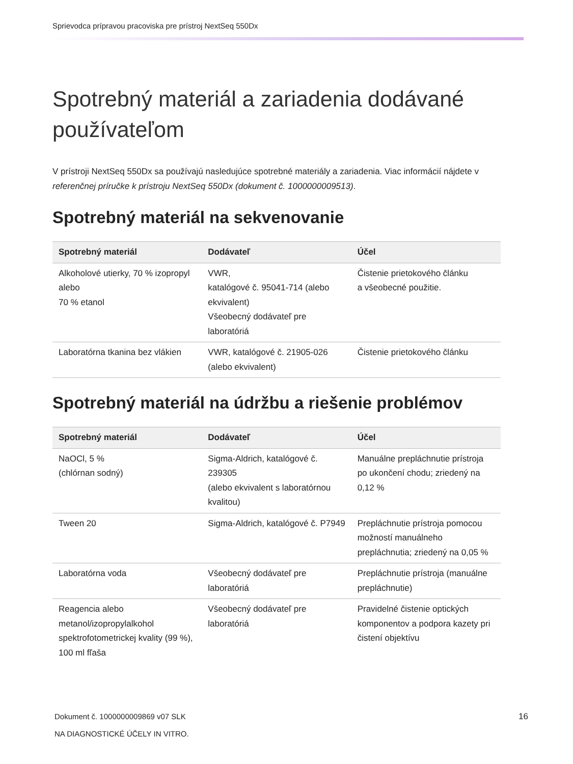Sprievodca prípravou pracoviska pre prístroj NextSeq 550Dx
Spotrebný materiál a zariadenia dodávané používateľom
V prístroji NextSeq 550Dx sa používajú nasledujúce spotrebné materiály a zariadenia. Viac informácií nájdete v referenčnej príručke k prístroju NextSeq 550Dx (dokument č. 1000000009513).
Spotrebný materiál na sekvenovanie
| Spotrebný materiál | Dodávateľ | Účel |
| --- | --- | --- |
| Alkoholové utierky, 70 % izopropyl alebo 70 % etanol | VWR, katalógové č. 95041-714 (alebo ekvivalent) Všeobecný dodávateľ pre laboratóriá | Čistenie prietokového článku a všeobecné použitie. |
| Laboratórna tkanina bez vlákien | VWR, katalógové č. 21905-026 (alebo ekvivalent) | Čistenie prietokového článku |
Spotrebný materiál na údržbu a riešenie problémov
| Spotrebný materiál | Dodávateľ | Účel |
| --- | --- | --- |
| NaOCl, 5 % (chlórnan sodný) | Sigma-Aldrich, katalógové č. 239305 (alebo ekvivalent s laboratórnou kvalitou) | Manuálne prepláchnutie prístroja po ukončení chodu; zriedený na 0,12 % |
| Tween 20 | Sigma-Aldrich, katalógové č. P7949 | Prepláchnutie prístroja pomocou možností manuálneho prepláchnutia; zriedený na 0,05 % |
| Laboratórna voda | Všeobecný dodávateľ pre laboratóriá | Prepláchnutie prístroja (manuálne prepláchnutie) |
| Reagencia alebo metanol/izopropylalkohol spektrofotometrickej kvality (99 %), 100 ml fľaša | Všeobecný dodávateľ pre laboratóriá | Pravidelné čistenie optických komponentov a podpora kazety pri čistení objektívu |
Dokument č. 1000000009869 v07 SLK
NA DIAGNOSTICKÉ ÚČELY IN VITRO.
16